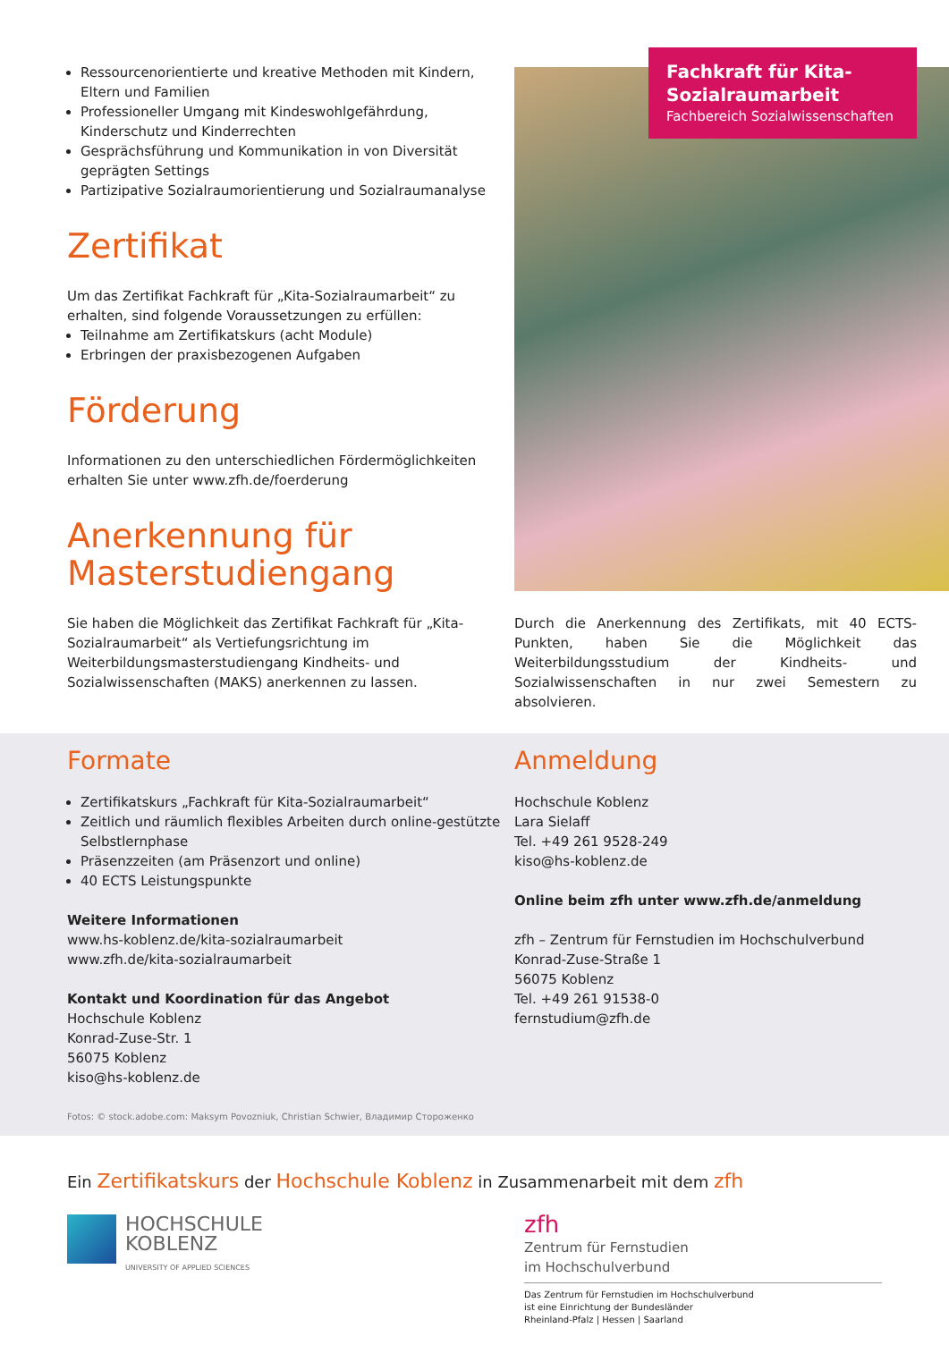Ressourcenorientierte und kreative Methoden mit Kindern, Eltern und Familien
Professioneller Umgang mit Kindeswohlgefährdung, Kinderschutz und Kinderrechten
Gesprächsführung und Kommunikation in von Diversität geprägten Settings
Partizipative Sozialraumorientierung und Sozialraumanalyse
Zertifikat
Um das Zertifikat Fachkraft für „Kita-Sozialraumarbeit“ zu erhalten, sind folgende Voraussetzungen zu erfüllen:
Teilnahme am Zertifikatskurs (acht Module)
Erbringen der praxisbezogenen Aufgaben
Förderung
Informationen zu den unterschiedlichen Fördermöglichkeiten erhalten Sie unter www.zfh.de/foerderung
Anerkennung für Masterstudiengang
Sie haben die Möglichkeit das Zertifikat Fachkraft für „Kita-Sozialraumarbeit“ als Vertiefungsrichtung im Weiterbildungsmasterstudiengang Kindheits- und Sozialwissenschaften (MAKS) anerkennen zu lassen.
Fachkraft für Kita-Sozialraumarbeit
Fachbereich Sozialwissenschaften
Durch die Anerkennung des Zertifikats, mit 40 ECTS-Punkten, haben Sie die Möglichkeit das Weiterbildungsstudium der Kindheits- und Sozialwissenschaften in nur zwei Semestern zu absolvieren.
Formate
Zertifikatskurs „Fachkraft für Kita-Sozialraumarbeit“
Zeitlich und räumlich flexibles Arbeiten durch online-gestützte Selbstlernphase
Präsenzzeiten (am Präsenzort und online)
40 ECTS Leistungspunkte
Weitere Informationen
www.hs-koblenz.de/kita-sozialraumarbeit
www.zfh.de/kita-sozialraumarbeit
Kontakt und Koordination für das Angebot
Hochschule Koblenz
Konrad-Zuse-Str. 1
56075 Koblenz
kiso@hs-koblenz.de
Fotos: © stock.adobe.com: Maksym Povozniuk, Christian Schwier, Владимир Стороженко
Anmeldung
Hochschule Koblenz
Lara Sielaff
Tel. +49 261 9528-249
kiso@hs-koblenz.de
Online beim zfh unter www.zfh.de/anmeldung
zfh – Zentrum für Fernstudien im Hochschulverbund
Konrad-Zuse-Straße 1
56075 Koblenz
Tel. +49 261 91538-0
fernstudium@zfh.de
Ein Zertifikatskurs der Hochschule Koblenz in Zusammenarbeit mit dem zfh
HOCHSCHULE
KOBLENZ
UNIVERSITY OF APPLIED SCIENCES
zfh
Zentrum für Fernstudien
im Hochschulverbund
Das Zentrum für Fernstudien im Hochschulverbund
ist eine Einrichtung der Bundesländer
Rheinland-Pfalz | Hessen | Saarland